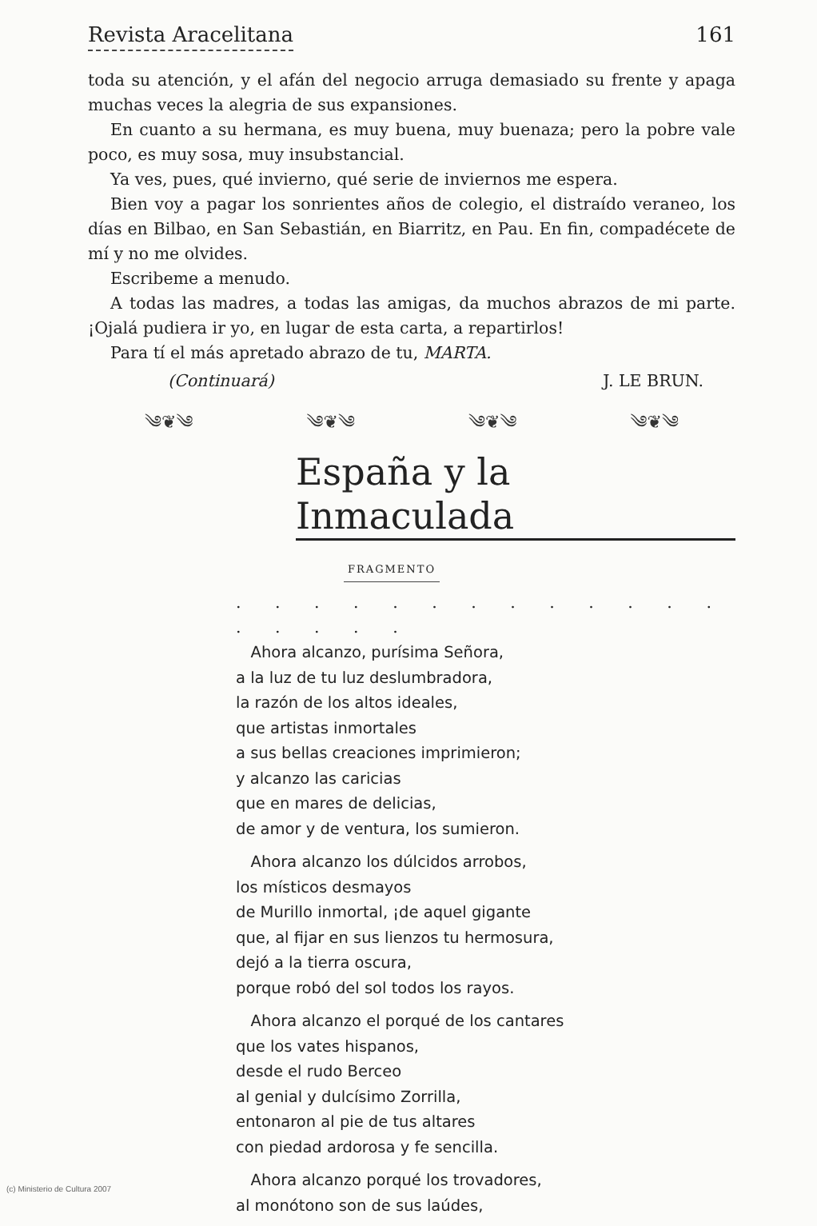Revista Aracelitana 161
toda su atención, y el afán del negocio arruga demasiado su frente y apaga muchas veces la alegria de sus expansiones.
En cuanto a su hermana, es muy buena, muy buenaza; pero la pobre vale poco, es muy sosa, muy insubstancial.
Ya ves, pues, qué invierno, qué serie de inviernos me espera.
Bien voy a pagar los sonrientes años de colegio, el distraído veraneo, los días en Bilbao, en San Sebastián, en Biarritz, en Pau. En fin, compadécete de mí y no me olvides.
Escribeme a menudo.
A todas las madres, a todas las amigas, da muchos abrazos de mi parte. ¡Ojalá pudiera ir yo, en lugar de esta carta, a repartirlos!
Para tí el más apretado abrazo de tu, MARTA.
(Continuará) J. LE BRUN.
༄❦༄ ༄❦༄ ༄❦༄ ༄❦༄
España y la Inmaculada
FRAGMENTO
. . . . . . . . . . . . . . . . . .
Ahora alcanzo, purísima Señora,
a la luz de tu luz deslumbradora,
la razón de los altos ideales,
que artistas inmortales
a sus bellas creaciones imprimieron;
y alcanzo las caricias
que en mares de delicias,
de amor y de ventura, los sumieron.
Ahora alcanzo los dúlcidos arrobos,
los místicos desmayos
de Murillo inmortal, ¡de aquel gigante
que, al fijar en sus lienzos tu hermosura,
dejó a la tierra oscura,
porque robó del sol todos los rayos.
Ahora alcanzo el porqué de los cantares
que los vates hispanos,
desde el rudo Berceo
al genial y dulcísimo Zorrilla,
entonaron al pie de tus altares
con piedad ardorosa y fe sencilla.
Ahora alcanzo porqué los trovadores,
al monótono son de sus laúdes,
(c) Ministerio de Cultura 2007